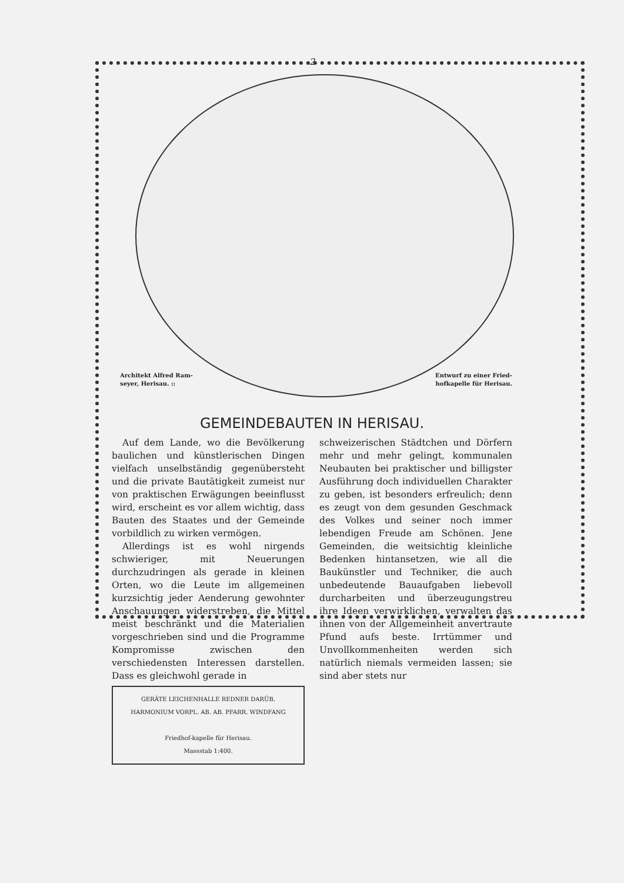2
Architekt Alfred Ram-
seyer, Herisau. ::
Entwurf zu einer Fried-
hofkapelle für Herisau.
GEMEINDEBAUTEN IN HERISAU.
Auf dem Lande, wo die Bevölkerung baulichen und künstlerischen Dingen vielfach unselbständig gegenübersteht und die private Bautätigkeit zumeist nur von praktischen Erwägungen beeinflusst wird, erscheint es vor allem wichtig, dass Bauten des Staates und der Gemeinde vorbildlich zu wirken vermögen.
Allerdings ist es wohl nirgends schwieriger, mit Neuerungen durchzudringen als gerade in kleinen Orten, wo die Leute im allgemeinen kurzsichtig jeder Aenderung gewohnter Anschauungen widerstreben, die Mittel meist beschränkt und die Materialien vorgeschrieben sind und die Programme Kompromisse zwischen den verschiedensten Interessen darstellen. Dass es gleichwohl gerade in
GERÄTE LEICHENHALLE REDNER DARÜB. HARMONIUM VORPL. AB. AB. PFARR. WINDFANG
Friedhof-kapelle für Herisau.
Massstab 1:400.
schweizerischen Städtchen und Dörfern mehr und mehr gelingt, kommunalen Neubauten bei praktischer und billigster Ausführung doch individuellen Charakter zu geben, ist besonders erfreulich; denn es zeugt von dem gesunden Geschmack des Volkes und seiner noch immer lebendigen Freude am Schönen. Jene Gemeinden, die weitsichtig kleinliche Bedenken hintansetzen, wie all die Baukünstler und Techniker, die auch unbedeutende Bauaufgaben liebevoll durcharbeiten und überzeugungstreu ihre Ideen verwirklichen, verwalten das ihnen von der Allgemeinheit anvertraute Pfund aufs beste. Irrtümmer und Unvollkommenheiten werden sich natürlich niemals vermeiden lassen; sie sind aber stets nur